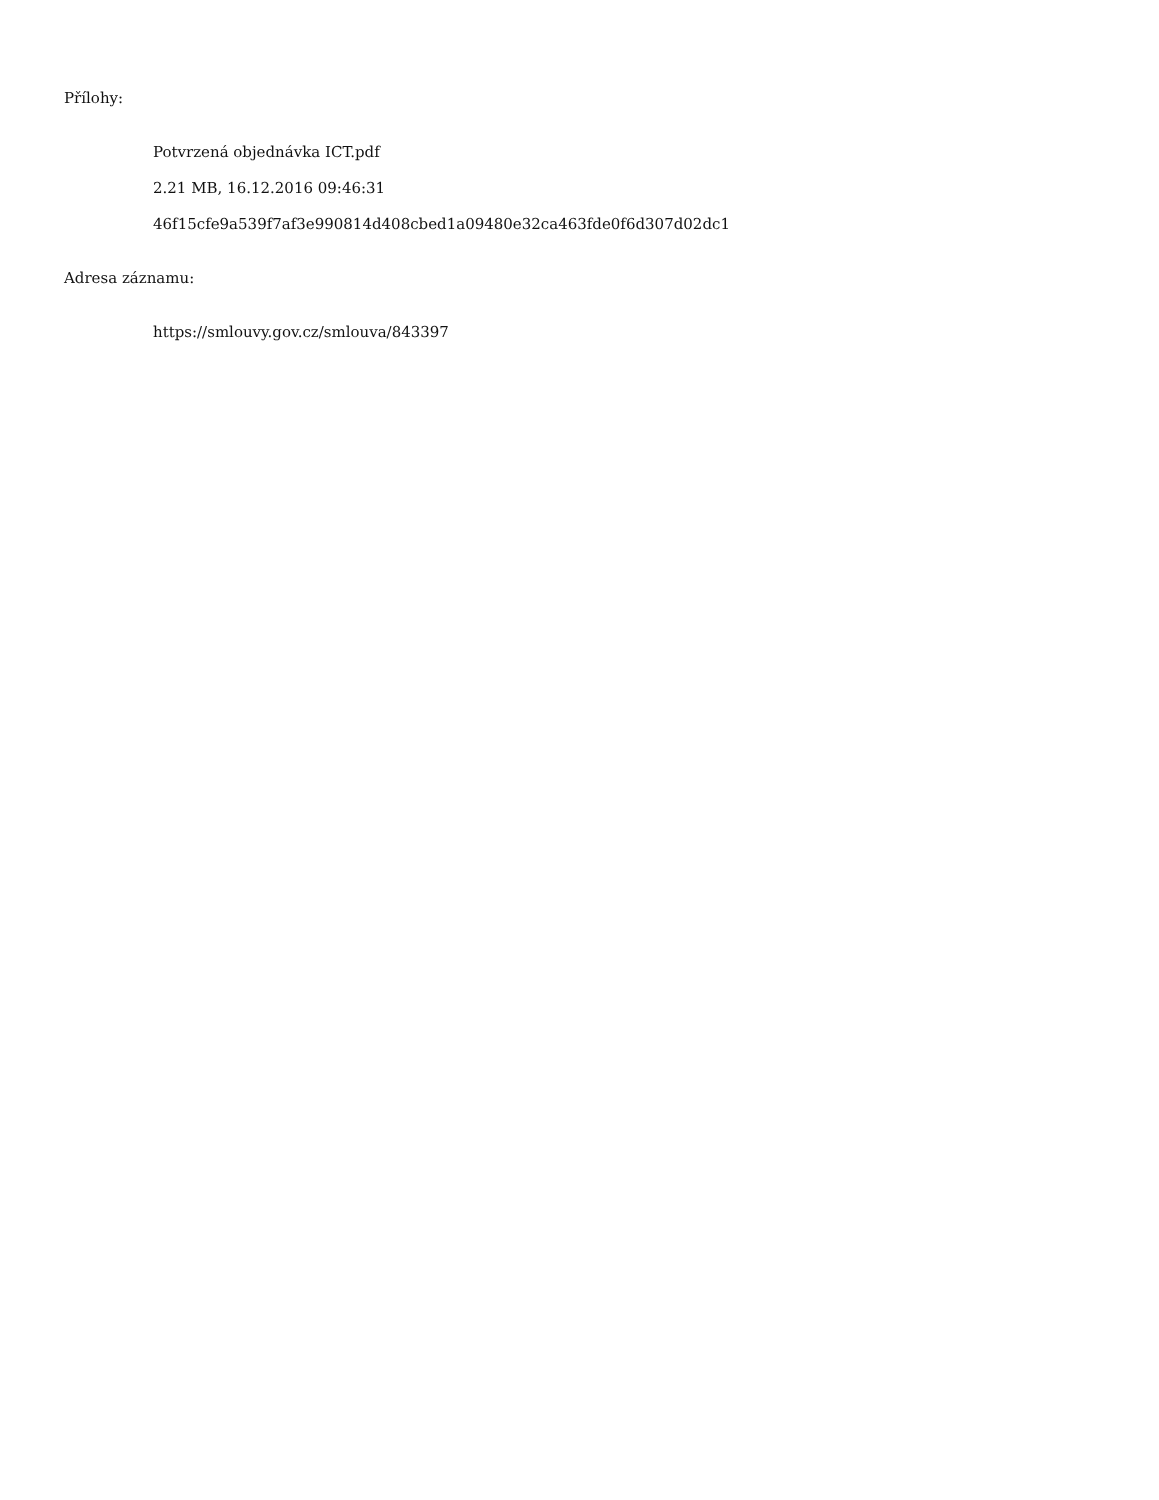Přílohy:
Potvrzená objednávka ICT.pdf
2.21 MB, 16.12.2016 09:46:31
46f15cfe9a539f7af3e990814d408cbed1a09480e32ca463fde0f6d307d02dc1
Adresa záznamu:
https://smlouvy.gov.cz/smlouva/843397